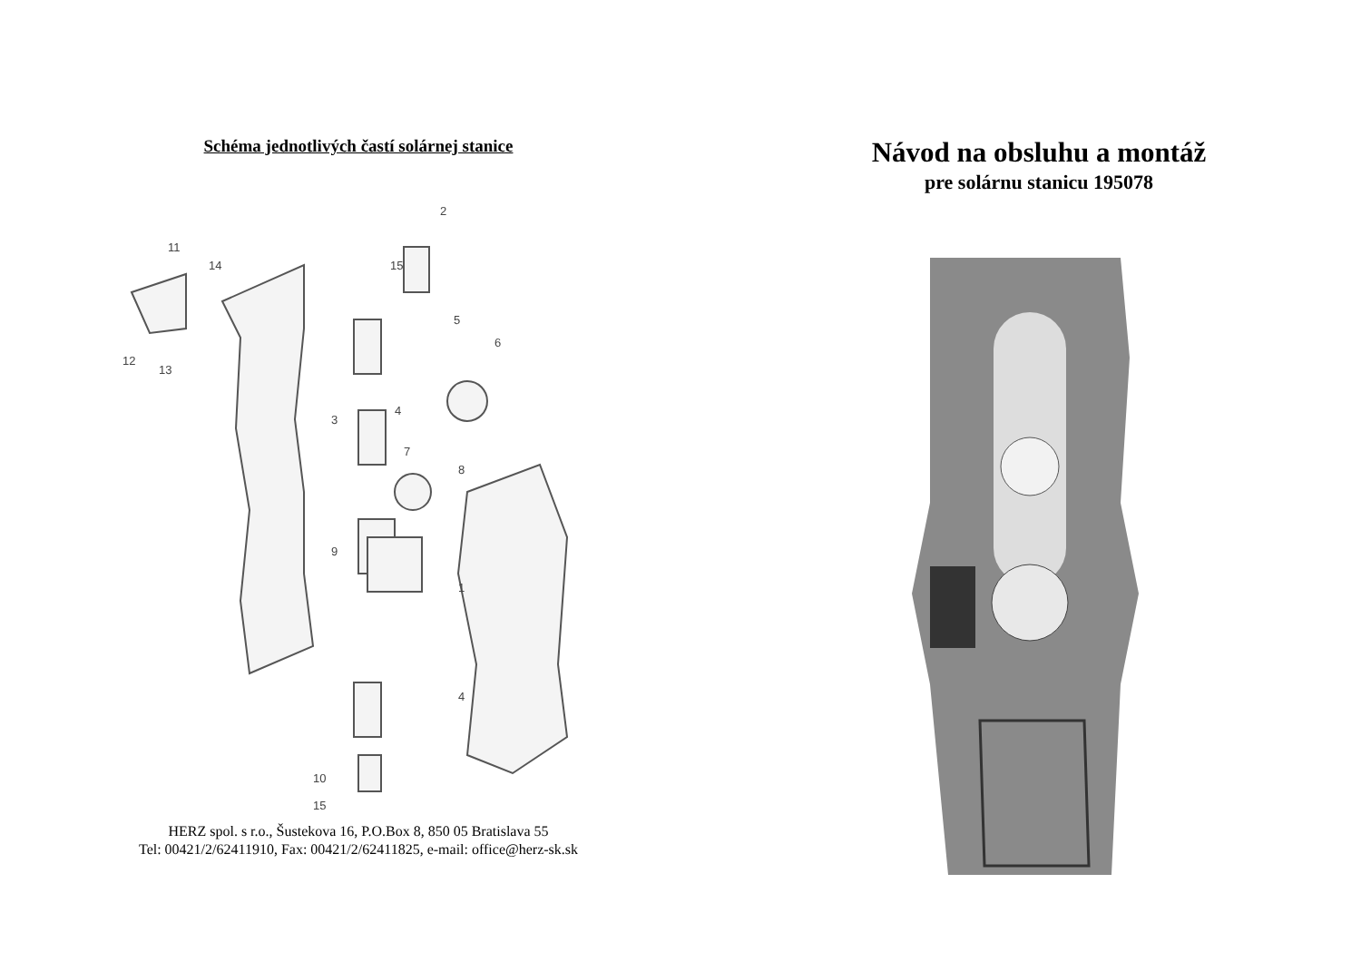Schéma jednotlivých častí solárnej stanice
2
11
14
15
5
6
12
13
3
4
7
8
9
1
4
10
15
HERZ spol. s r.o., Šustekova 16, P.O.Box 8, 850 05 Bratislava 55
Tel: 00421/2/62411910, Fax: 00421/2/62411825, e-mail: office@herz-sk.sk
Návod na obsluhu a montáž
pre solárnu stanicu 195078